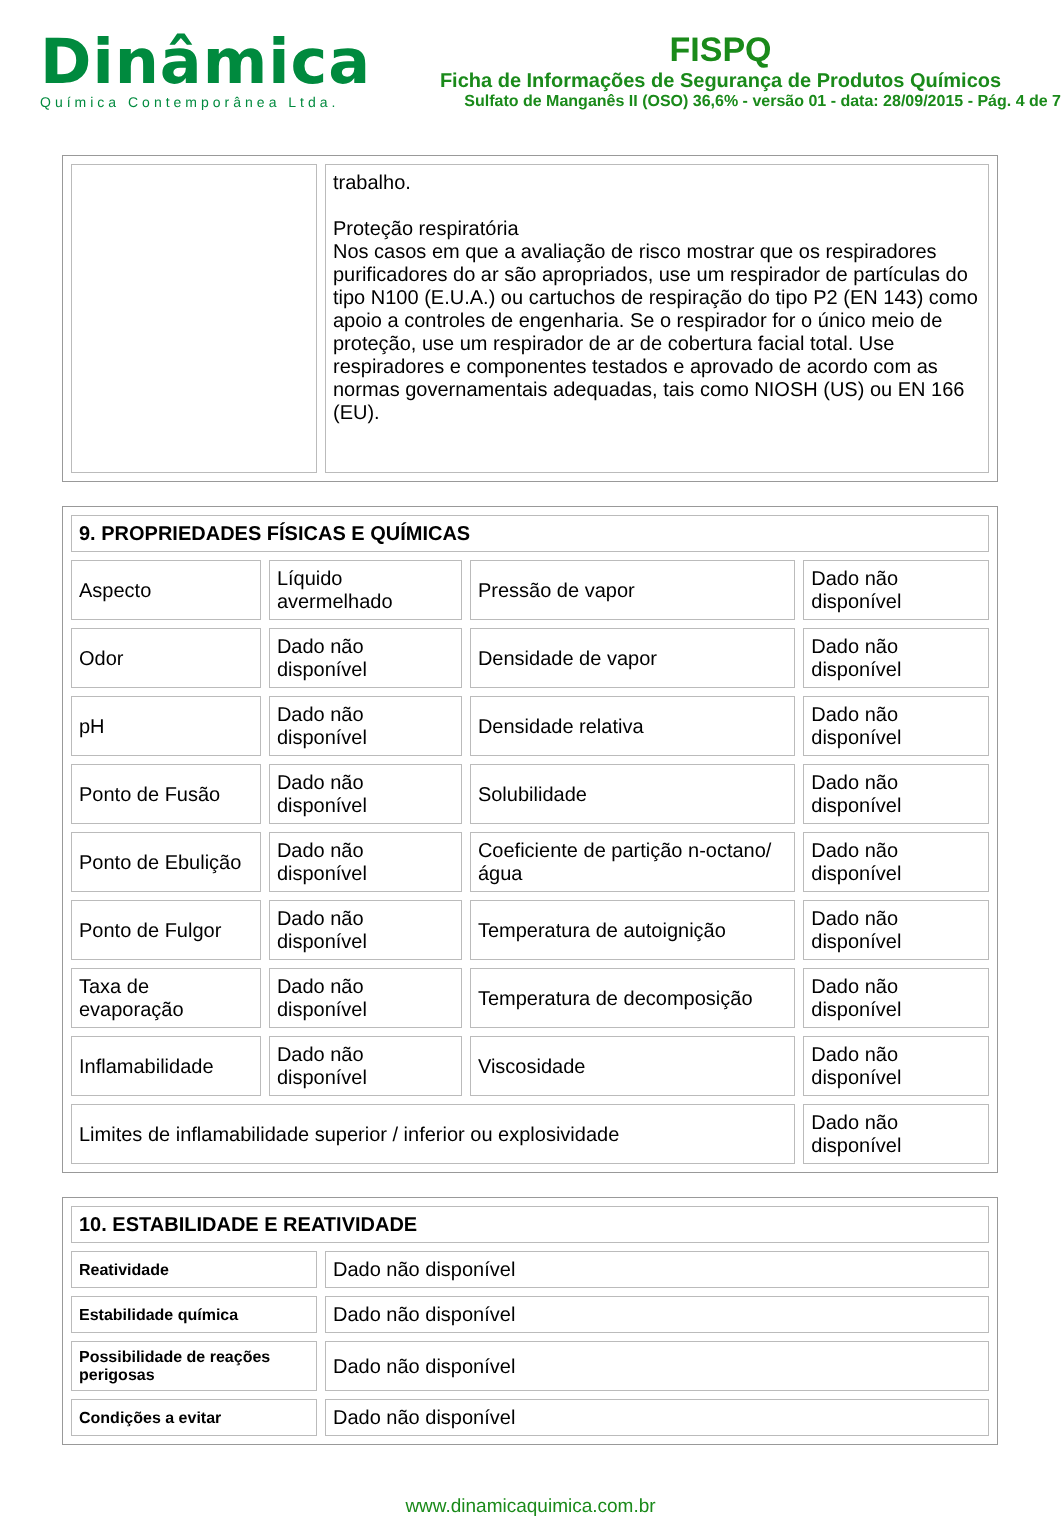Dinâmica
Química Contemporânea Ltda.
FISPQ
Ficha de Informações de Segurança de Produtos Químicos
Sulfato de Manganês II (OSO) 36,6% - versão 01 - data: 28/09/2015 - Pág. 4 de 7
| | trabalho. Proteção respiratória Nos casos em que a avaliação de risco mostrar que os respiradores purificadores do ar são apropriados, use um respirador de partículas do tipo N100 (E.U.A.) ou cartuchos de respiração do tipo P2 (EN 143) como apoio a controles de engenharia. Se o respirador for o único meio de proteção, use um respirador de ar de cobertura facial total. Use respiradores e componentes testados e aprovado de acordo com as normas governamentais adequadas, tais como NIOSH (US) ou EN 166 (EU). |
| 9. PROPRIEDADES FÍSICAS E QUÍMICAS | | | |
| Aspecto | Líquido avermelhado | Pressão de vapor | Dado não disponível |
| Odor | Dado não disponível | Densidade de vapor | Dado não disponível |
| pH | Dado não disponível | Densidade relativa | Dado não disponível |
| Ponto de Fusão | Dado não disponível | Solubilidade | Dado não disponível |
| Ponto de Ebulição | Dado não disponível | Coeficiente de partição n-octano/água | Dado não disponível |
| Ponto de Fulgor | Dado não disponível | Temperatura de autoignição | Dado não disponível |
| Taxa de evaporação | Dado não disponível | Temperatura de decomposição | Dado não disponível |
| Inflamabilidade | Dado não disponível | Viscosidade | Dado não disponível |
| Limites de inflamabilidade superior / inferior ou explosividade | | | Dado não disponível |
| 10. ESTABILIDADE E REATIVIDADE | |
| Reatividade | Dado não disponível |
| Estabilidade química | Dado não disponível |
| Possibilidade de reações perigosas | Dado não disponível |
| Condições a evitar | Dado não disponível |
www.dinamicaquimica.com.br